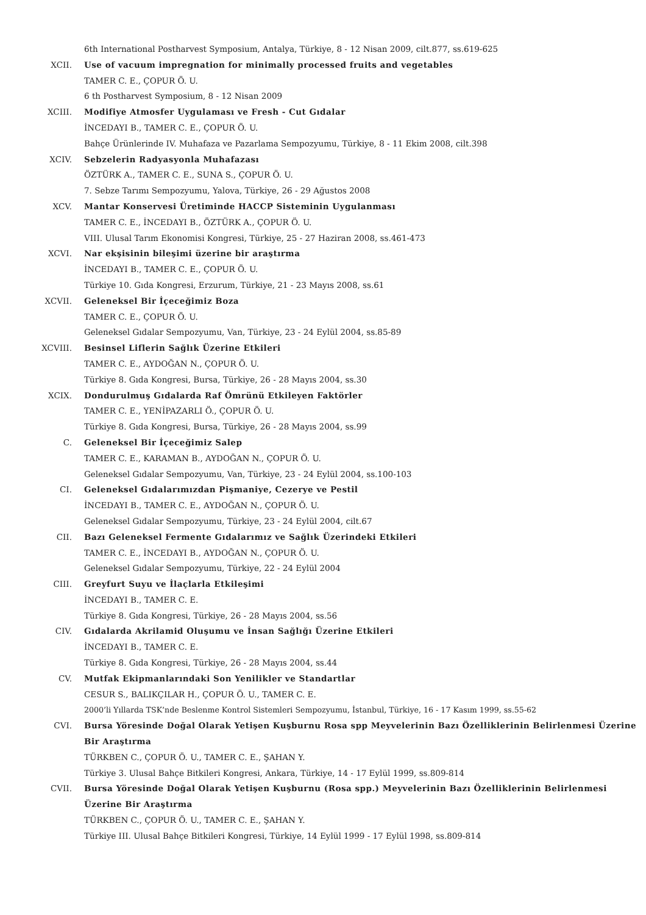6th International Postharvest Symposium, Antalya, Türkiye, 8 - 12 Nisan 2009, cilt.877, ss.619-625
XCII. Use of vacuum impregnation for minimally processed fruits and vegetables
TAMER C. E., ÇOPUR Ö. U.
6 th Postharvest Symposium, 8 - 12 Nisan 2009
XCIII. Modifiye Atmosfer Uygulaması ve Fresh - Cut Gıdalar
İNCEDAYI B., TAMER C. E., ÇOPUR Ö. U.
Bahçe Ürünlerinde IV. Muhafaza ve Pazarlama Sempozyumu, Türkiye, 8 - 11 Ekim 2008, cilt.398
XCIV. Sebzelerin Radyasyonla Muhafazası
ÖZTÜRK A., TAMER C. E., SUNA S., ÇOPUR Ö. U.
7. Sebze Tarımı Sempozyumu, Yalova, Türkiye, 26 - 29 Ağustos 2008
XCV. Mantar Konservesi Üretiminde HACCP Sisteminin Uygulanması
TAMER C. E., İNCEDAYI B., ÖZTÜRK A., ÇOPUR Ö. U.
VIII. Ulusal Tarım Ekonomisi Kongresi, Türkiye, 25 - 27 Haziran 2008, ss.461-473
XCVI. Nar ekşisinin bileşimi üzerine bir araştırma
İNCEDAYI B., TAMER C. E., ÇOPUR Ö. U.
Türkiye 10. Gıda Kongresi, Erzurum, Türkiye, 21 - 23 Mayıs 2008, ss.61
XCVII. Geleneksel Bir İçeceğimiz Boza
TAMER C. E., ÇOPUR Ö. U.
Geleneksel Gıdalar Sempozyumu, Van, Türkiye, 23 - 24 Eylül 2004, ss.85-89
XCVIII. Besinsel Liflerin Sağlık Üzerine Etkileri
TAMER C. E., AYDOĞAN N., ÇOPUR Ö. U.
Türkiye 8. Gıda Kongresi, Bursa, Türkiye, 26 - 28 Mayıs 2004, ss.30
XCIX. Dondurulmuş Gıdalarda Raf Ömrünü Etkileyen Faktörler
TAMER C. E., YENİPAZARLI Ö., ÇOPUR Ö. U.
Türkiye 8. Gıda Kongresi, Bursa, Türkiye, 26 - 28 Mayıs 2004, ss.99
C. Geleneksel Bir İçeceğimiz Salep
TAMER C. E., KARAMAN B., AYDOĞAN N., ÇOPUR Ö. U.
Geleneksel Gıdalar Sempozyumu, Van, Türkiye, 23 - 24 Eylül 2004, ss.100-103
CI. Geleneksel Gıdalarımızdan Pişmaniye, Cezerye ve Pestil
İNCEDAYI B., TAMER C. E., AYDOĞAN N., ÇOPUR Ö. U.
Geleneksel Gıdalar Sempozyumu, Türkiye, 23 - 24 Eylül 2004, cilt.67
CII. Bazı Geleneksel Fermente Gıdalarımız ve Sağlık Üzerindeki Etkileri
TAMER C. E., İNCEDAYI B., AYDOĞAN N., ÇOPUR Ö. U.
Geleneksel Gıdalar Sempozyumu, Türkiye, 22 - 24 Eylül 2004
CIII. Greyfurt Suyu ve İlaçlarla Etkileşimi
İNCEDAYI B., TAMER C. E.
Türkiye 8. Gıda Kongresi, Türkiye, 26 - 28 Mayıs 2004, ss.56
CIV. Gıdalarda Akrilamid Oluşumu ve İnsan Sağlığı Üzerine Etkileri
İNCEDAYI B., TAMER C. E.
Türkiye 8. Gıda Kongresi, Türkiye, 26 - 28 Mayıs 2004, ss.44
CV. Mutfak Ekipmanlarındaki Son Yenilikler ve Standartlar
CESUR S., BALIKÇILAR H., ÇOPUR Ö. U., TAMER C. E.
2000’li Yıllarda TSK’nde Beslenme Kontrol Sistemleri Sempozyumu, İstanbul, Türkiye, 16 - 17 Kasım 1999, ss.55-62
CVI. Bursa Yöresinde Doğal Olarak Yetişen Kuşburnu Rosa spp Meyvelerinin Bazı Özelliklerinin Belirlenmesi Üzerine Bir Araştırma
TÜRKBEN C., ÇOPUR Ö. U., TAMER C. E., ŞAHAN Y.
Türkiye 3. Ulusal Bahçe Bitkileri Kongresi, Ankara, Türkiye, 14 - 17 Eylül 1999, ss.809-814
CVII. Bursa Yöresinde Doğal Olarak Yetişen Kuşburnu (Rosa spp.) Meyvelerinin Bazı Özelliklerinin Belirlenmesi Üzerine Bir Araştırma
TÜRKBEN C., ÇOPUR Ö. U., TAMER C. E., ŞAHAN Y.
Türkiye III. Ulusal Bahçe Bitkileri Kongresi, Türkiye, 14 Eylül 1999 - 17 Eylül 1998, ss.809-814